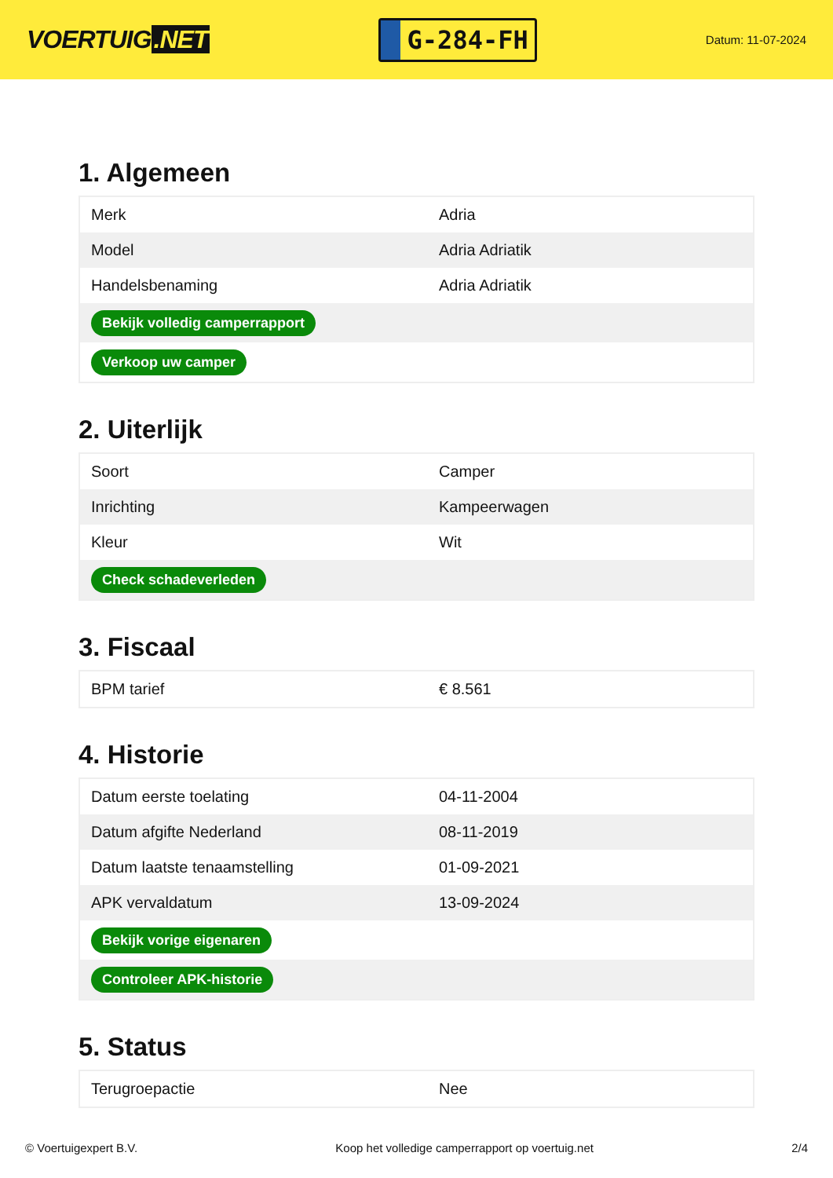VOERTUIG.NET
G-284-FH
Datum: 11-07-2024
1. Algemeen
| Merk | Adria |
| Model | Adria Adriatik |
| Handelsbenaming | Adria Adriatik |
| Bekijk volledig camperrapport | |
| Verkoop uw camper | |
2. Uiterlijk
| Soort | Camper |
| Inrichting | Kampeerwagen |
| Kleur | Wit |
| Check schadeverleden | |
3. Fiscaal
| BPM tarief | € 8.561 |
4. Historie
| Datum eerste toelating | 04-11-2004 |
| Datum afgifte Nederland | 08-11-2019 |
| Datum laatste tenaamstelling | 01-09-2021 |
| APK vervaldatum | 13-09-2024 |
| Bekijk vorige eigenaren | |
| Controleer APK-historie | |
5. Status
| Terugroepactie | Nee |
© Voertuigexpert B.V. Koop het volledige camperrapport op voertuig.net 2/4